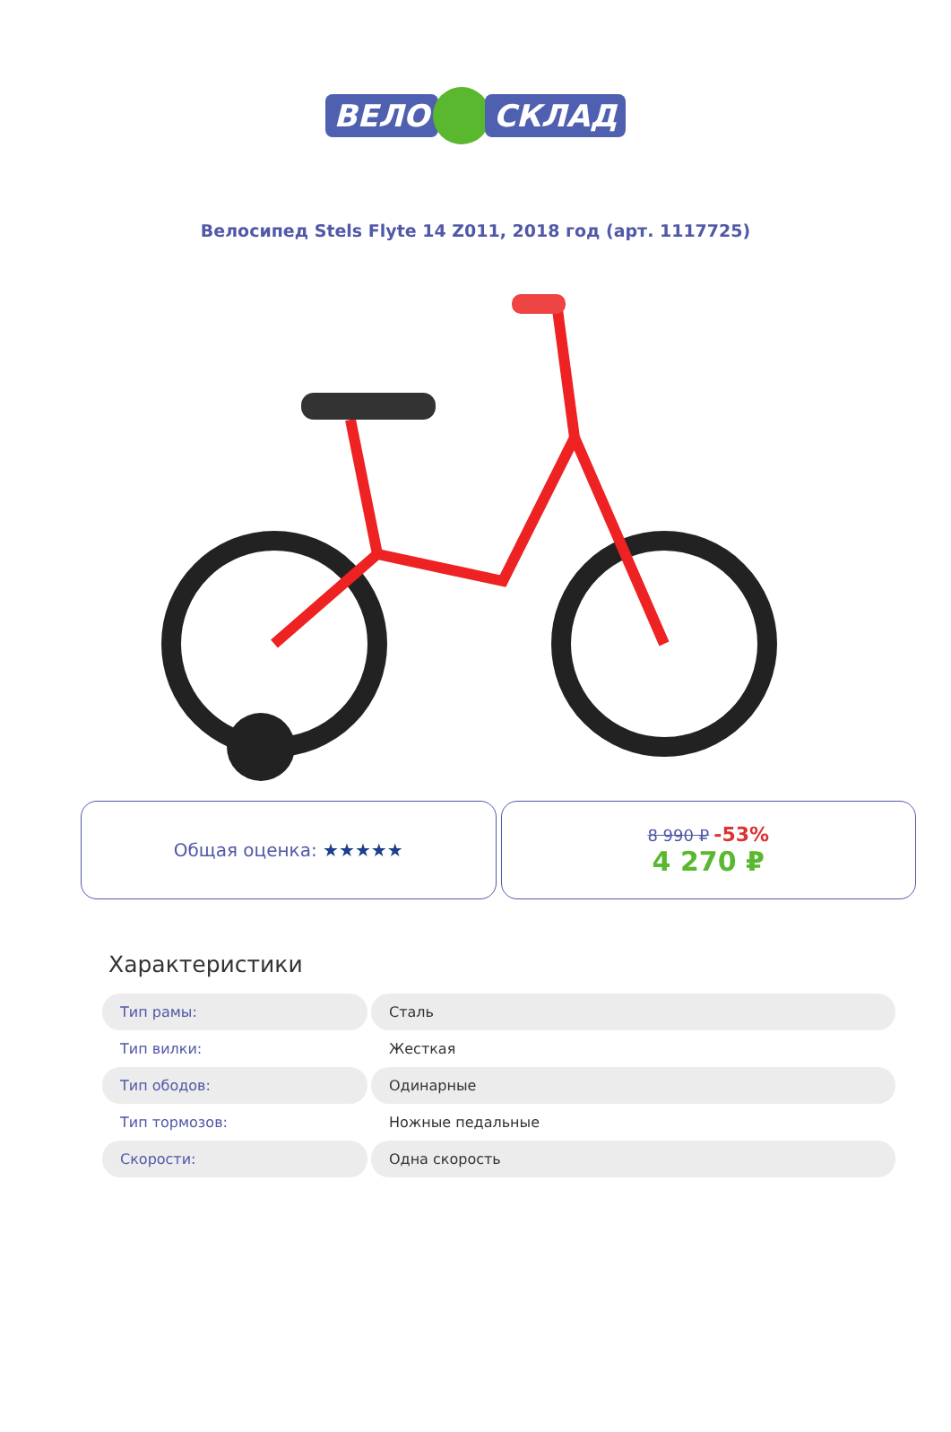ВЕЛО СКЛАД
Велосипед Stels Flyte 14 Z011, 2018 год (арт. 1117725)
Общая оценка: ★★★★★ 8 990 ₽ -53%
4 270 ₽
Характеристики
| Тип рамы: | Сталь |
| Тип вилки: | Жесткая |
| Тип ободов: | Одинарные |
| Тип тормозов: | Ножные педальные |
| Скорости: | Одна скорость |